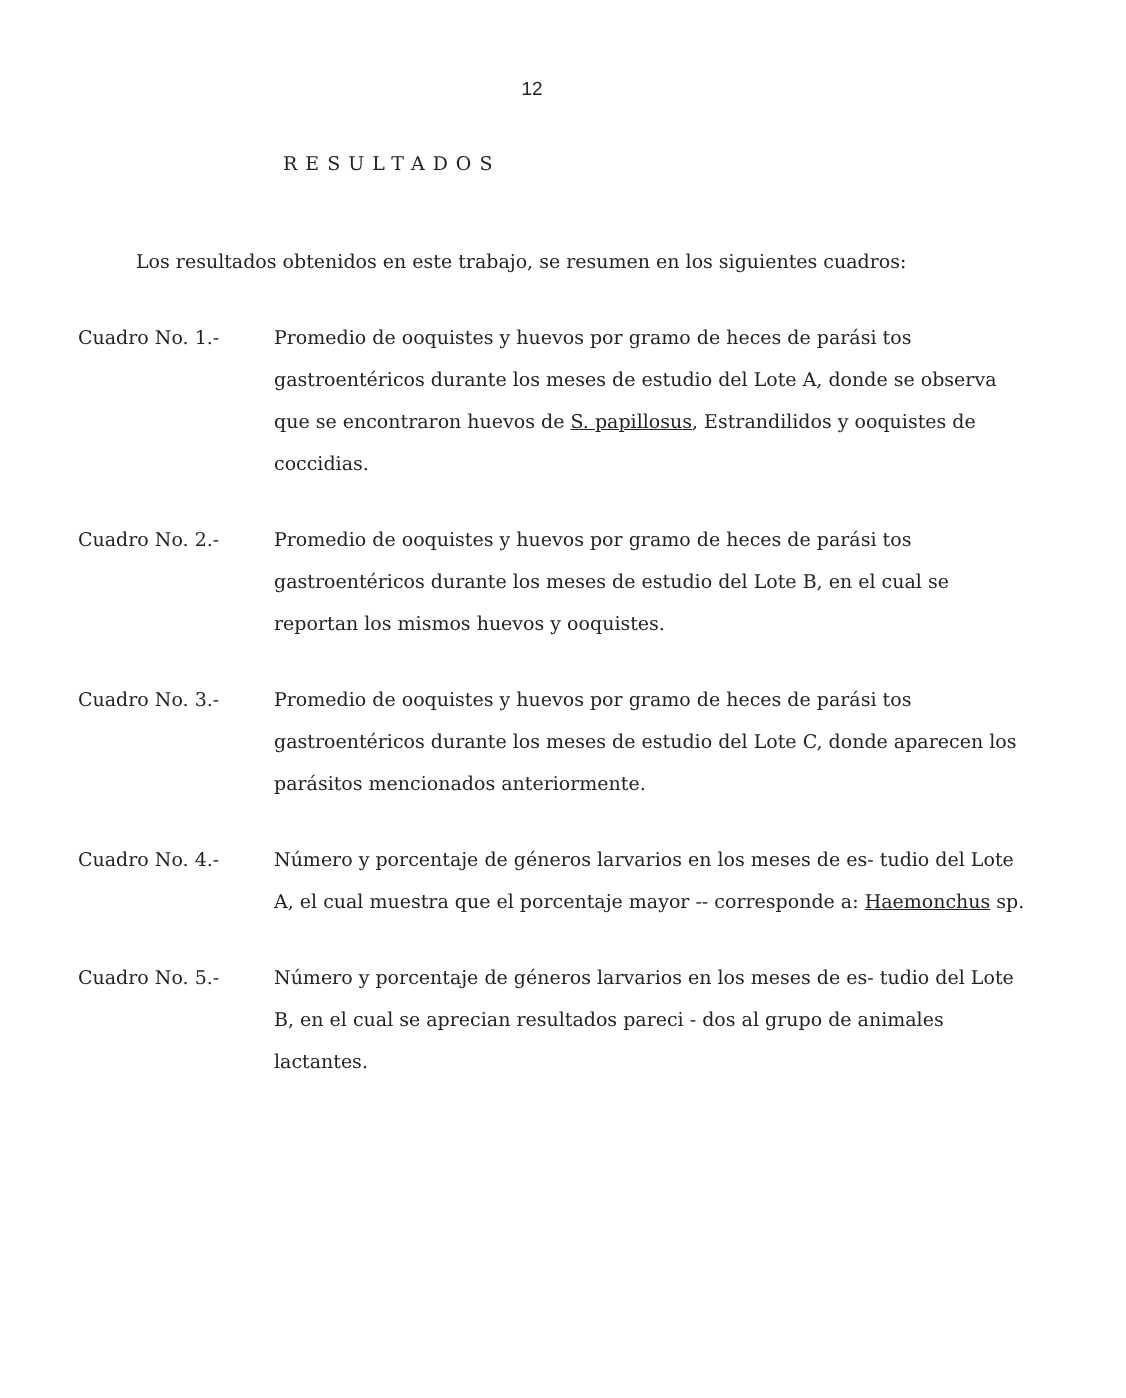12
RESULTADOS
Los resultados obtenidos en este trabajo, se resumen en los siguientes cuadros:
Cuadro No. 1.- Promedio de ooquistes y huevos por gramo de heces de parási tos gastroentéricos durante los meses de estudio del Lote A, donde se observa que se encontraron huevos de S. papillosus, Estrandilidos y ooquistes de coccidias.
Cuadro No. 2.- Promedio de ooquistes y huevos por gramo de heces de parási tos gastroentéricos durante los meses de estudio del Lote B, en el cual se reportan los mismos huevos y ooquistes.
Cuadro No. 3.- Promedio de ooquistes y huevos por gramo de heces de parási tos gastroentéricos durante los meses de estudio del Lote C, donde aparecen los parásitos mencionados anteriormente.
Cuadro No. 4.- Número y porcentaje de géneros larvarios en los meses de es- tudio del Lote A, el cual muestra que el porcentaje mayor -- corresponde a: Haemonchus sp.
Cuadro No. 5.- Número y porcentaje de géneros larvarios en los meses de es- tudio del Lote B, en el cual se aprecian resultados pareci - dos al grupo de animales lactantes.